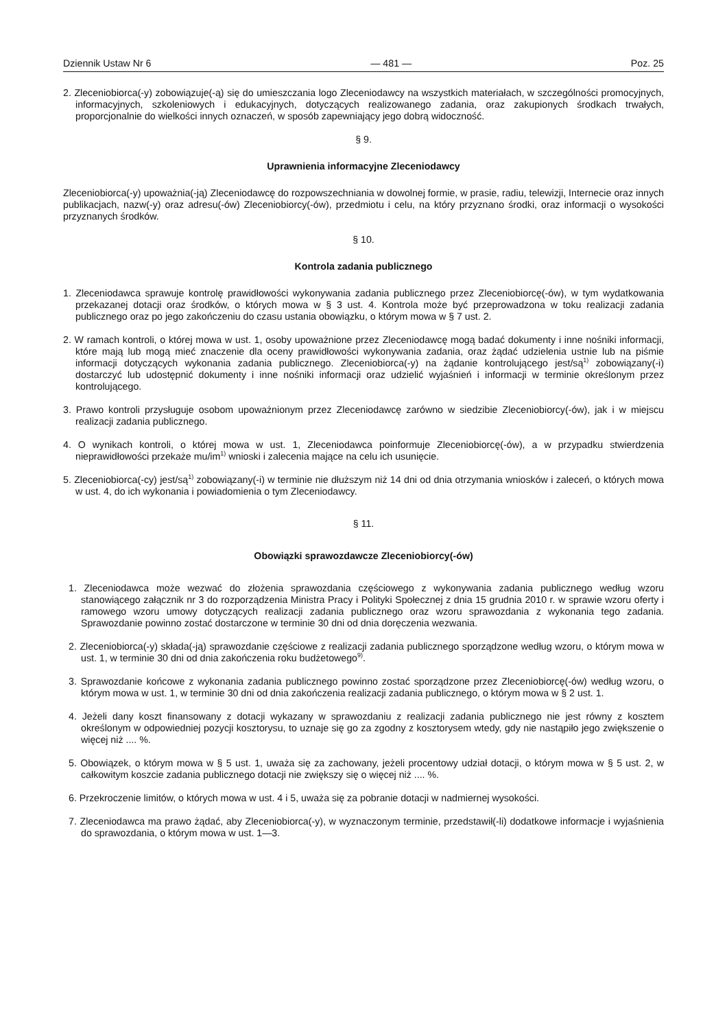Dziennik Ustaw Nr 6 — 481 — Poz. 25
2. Zleceniobiorca(-y) zobowiązuje(-ą) się do umieszczania logo Zleceniodawcy na wszystkich materiałach, w szczególności promocyjnych, informacyjnych, szkoleniowych i edukacyjnych, dotyczących realizowanego zadania, oraz zakupionych środkach trwałych, proporcjonalnie do wielkości innych oznaczeń, w sposób zapewniający jego dobrą widoczność.
§ 9.
Uprawnienia informacyjne Zleceniodawcy
Zleceniobiorca(-y) upoważnia(-ją) Zleceniodawcę do rozpowszechniania w dowolnej formie, w prasie, radiu, telewizji, Internecie oraz innych publikacjach, nazw(-y) oraz adresu(-ów) Zleceniobiorcy(-ów), przedmiotu i celu, na który przyznano środki, oraz informacji o wysokości przyznanych środków.
§ 10.
Kontrola zadania publicznego
1. Zleceniodawca sprawuje kontrolę prawidłowości wykonywania zadania publicznego przez Zleceniobiorcę(-ów), w tym wydatkowania przekazanej dotacji oraz środków, o których mowa w § 3 ust. 4. Kontrola może być przeprowadzona w toku realizacji zadania publicznego oraz po jego zakończeniu do czasu ustania obowiązku, o którym mowa w § 7 ust. 2.
2. W ramach kontroli, o której mowa w ust. 1, osoby upoważnione przez Zleceniodawcę mogą badać dokumenty i inne nośniki informacji, które mają lub mogą mieć znaczenie dla oceny prawidłowości wykonywania zadania, oraz żądać udzielenia ustnie lub na piśmie informacji dotyczących wykonania zadania publicznego. Zleceniobiorca(-y) na żądanie kontrolującego jest/są<sup>1)</sup> zobowiązany(-i) dostarczyć lub udostępnić dokumenty i inne nośniki informacji oraz udzielić wyjaśnień i informacji w terminie określonym przez kontrolującego.
3. Prawo kontroli przysługuje osobom upoważnionym przez Zleceniodawcę zarówno w siedzibie Zleceniobiorcy(-ów), jak i w miejscu realizacji zadania publicznego.
4. O wynikach kontroli, o której mowa w ust. 1, Zleceniodawca poinformuje Zleceniobiorcę(-ów), a w przypadku stwierdzenia nieprawidłowości przekaże mu/im<sup>1)</sup> wnioski i zalecenia mające na celu ich usunięcie.
5. Zleceniobiorca(-cy) jest/są<sup>1)</sup> zobowiązany(-i) w terminie nie dłuższym niż 14 dni od dnia otrzymania wniosków i zaleceń, o których mowa w ust. 4, do ich wykonania i powiadomienia o tym Zleceniodawcy.
§ 11.
Obowiązki sprawozdawcze Zleceniobiorcy(-ów)
1. Zleceniodawca może wezwać do złożenia sprawozdania częściowego z wykonywania zadania publicznego według wzoru stanowiącego załącznik nr 3 do rozporządzenia Ministra Pracy i Polityki Społecznej z dnia 15 grudnia 2010 r. w sprawie wzoru oferty i ramowego wzoru umowy dotyczących realizacji zadania publicznego oraz wzoru sprawozdania z wykonania tego zadania. Sprawozdanie powinno zostać dostarczone w terminie 30 dni od dnia doręczenia wezwania.
2. Zleceniobiorca(-y) składa(-ją) sprawozdanie częściowe z realizacji zadania publicznego sporządzone według wzoru, o którym mowa w ust. 1, w terminie 30 dni od dnia zakończenia roku budżetowego<sup>9)</sup>.
3. Sprawozdanie końcowe z wykonania zadania publicznego powinno zostać sporządzone przez Zleceniobiorcę(-ów) według wzoru, o którym mowa w ust. 1, w terminie 30 dni od dnia zakończenia realizacji zadania publicznego, o którym mowa w § 2 ust. 1.
4. Jeżeli dany koszt finansowany z dotacji wykazany w sprawozdaniu z realizacji zadania publicznego nie jest równy z kosztem określonym w odpowiedniej pozycji kosztorysu, to uznaje się go za zgodny z kosztorysem wtedy, gdy nie nastąpiło jego zwiększenie o więcej niż .... %.
5. Obowiązek, o którym mowa w § 5 ust. 1, uważa się za zachowany, jeżeli procentowy udział dotacji, o którym mowa w § 5 ust. 2, w całkowitym koszcie zadania publicznego dotacji nie zwiększy się o więcej niż .... %.
6. Przekroczenie limitów, o których mowa w ust. 4 i 5, uważa się za pobranie dotacji w nadmiernej wysokości.
7. Zleceniodawca ma prawo żądać, aby Zleceniobiorca(-y), w wyznaczonym terminie, przedstawił(-li) dodatkowe informacje i wyjaśnienia do sprawozdania, o którym mowa w ust. 1—3.